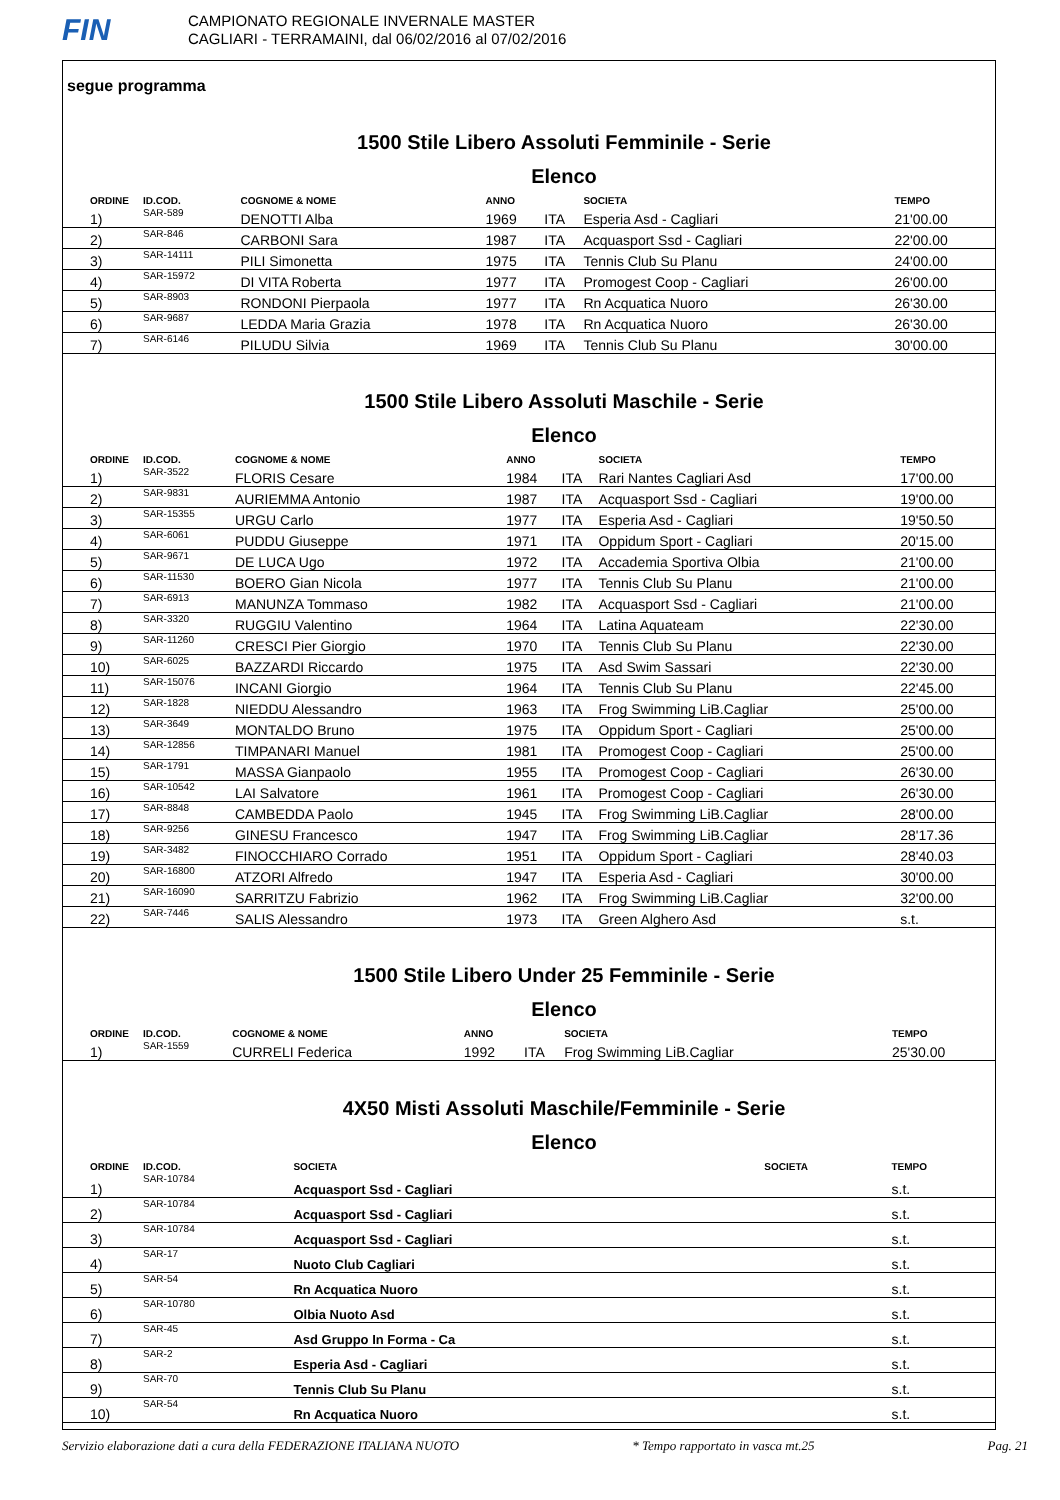FIN
CAMPIONATO REGIONALE INVERNALE MASTER
CAGLIARI - TERRAMAINI, dal 06/02/2016 al 07/02/2016
segue programma
1500 Stile Libero Assoluti Femminile - Serie
Elenco
| ORDINE | ID.COD. | COGNOME & NOME | ANNO | | SOCIETA | TEMPO |
| --- | --- | --- | --- | --- | --- | --- |
| 1) | SAR-589 | DENOTTI Alba | 1969 | ITA | Esperia Asd - Cagliari | 21'00.00 |
| 2) | SAR-846 | CARBONI Sara | 1987 | ITA | Acquasport Ssd - Cagliari | 22'00.00 |
| 3) | SAR-14111 | PILI Simonetta | 1975 | ITA | Tennis Club Su Planu | 24'00.00 |
| 4) | SAR-15972 | DI VITA Roberta | 1977 | ITA | Promogest Coop - Cagliari | 26'00.00 |
| 5) | SAR-8903 | RONDONI Pierpaola | 1977 | ITA | Rn Acquatica Nuoro | 26'30.00 |
| 6) | SAR-9687 | LEDDA Maria Grazia | 1978 | ITA | Rn Acquatica Nuoro | 26'30.00 |
| 7) | SAR-6146 | PILUDU Silvia | 1969 | ITA | Tennis Club Su Planu | 30'00.00 |
1500 Stile Libero Assoluti Maschile - Serie
Elenco
| ORDINE | ID.COD. | COGNOME & NOME | ANNO | | SOCIETA | TEMPO |
| --- | --- | --- | --- | --- | --- | --- |
| 1) | SAR-3522 | FLORIS Cesare | 1984 | ITA | Rari Nantes Cagliari Asd | 17'00.00 |
| 2) | SAR-9831 | AURIEMMA Antonio | 1987 | ITA | Acquasport Ssd - Cagliari | 19'00.00 |
| 3) | SAR-15355 | URGU Carlo | 1977 | ITA | Esperia Asd - Cagliari | 19'50.50 |
| 4) | SAR-6061 | PUDDU Giuseppe | 1971 | ITA | Oppidum Sport - Cagliari | 20'15.00 |
| 5) | SAR-9671 | DE LUCA Ugo | 1972 | ITA | Accademia Sportiva Olbia | 21'00.00 |
| 6) | SAR-11530 | BOERO Gian Nicola | 1977 | ITA | Tennis Club Su Planu | 21'00.00 |
| 7) | SAR-6913 | MANUNZA Tommaso | 1982 | ITA | Acquasport Ssd - Cagliari | 21'00.00 |
| 8) | SAR-3320 | RUGGIU Valentino | 1964 | ITA | Latina Aquateam | 22'30.00 |
| 9) | SAR-11260 | CRESCI Pier Giorgio | 1970 | ITA | Tennis Club Su Planu | 22'30.00 |
| 10) | SAR-6025 | BAZZARDI Riccardo | 1975 | ITA | Asd Swim Sassari | 22'30.00 |
| 11) | SAR-15076 | INCANI Giorgio | 1964 | ITA | Tennis Club Su Planu | 22'45.00 |
| 12) | SAR-1828 | NIEDDU Alessandro | 1963 | ITA | Frog Swimming LiB.Cagliar | 25'00.00 |
| 13) | SAR-3649 | MONTALDO Bruno | 1975 | ITA | Oppidum Sport - Cagliari | 25'00.00 |
| 14) | SAR-12856 | TIMPANARI Manuel | 1981 | ITA | Promogest Coop - Cagliari | 25'00.00 |
| 15) | SAR-1791 | MASSA Gianpaolo | 1955 | ITA | Promogest Coop - Cagliari | 26'30.00 |
| 16) | SAR-10542 | LAI Salvatore | 1961 | ITA | Promogest Coop - Cagliari | 26'30.00 |
| 17) | SAR-8848 | CAMBEDDA Paolo | 1945 | ITA | Frog Swimming LiB.Cagliar | 28'00.00 |
| 18) | SAR-9256 | GINESU Francesco | 1947 | ITA | Frog Swimming LiB.Cagliar | 28'17.36 |
| 19) | SAR-3482 | FINOCCHIARO Corrado | 1951 | ITA | Oppidum Sport - Cagliari | 28'40.03 |
| 20) | SAR-16800 | ATZORI Alfredo | 1947 | ITA | Esperia Asd - Cagliari | 30'00.00 |
| 21) | SAR-16090 | SARRITZU Fabrizio | 1962 | ITA | Frog Swimming LiB.Cagliar | 32'00.00 |
| 22) | SAR-7446 | SALIS Alessandro | 1973 | ITA | Green Alghero Asd | s.t. |
1500 Stile Libero Under 25 Femminile - Serie
Elenco
| ORDINE | ID.COD. | COGNOME & NOME | ANNO | | SOCIETA | TEMPO |
| --- | --- | --- | --- | --- | --- | --- |
| 1) | SAR-1559 | CURRELI Federica | 1992 | ITA | Frog Swimming LiB.Cagliar | 25'30.00 |
4X50 Misti Assoluti Maschile/Femminile - Serie
Elenco
| ORDINE | ID.COD. | SOCIETA | SOCIETA | TEMPO |
| --- | --- | --- | --- | --- |
| 1) | SAR-10784 | Acquasport Ssd - Cagliari | | s.t. |
| 2) | SAR-10784 | Acquasport Ssd - Cagliari | | s.t. |
| 3) | SAR-10784 | Acquasport Ssd - Cagliari | | s.t. |
| 4) | SAR-17 | Nuoto Club Cagliari | | s.t. |
| 5) | SAR-54 | Rn Acquatica Nuoro | | s.t. |
| 6) | SAR-10780 | Olbia Nuoto Asd | | s.t. |
| 7) | SAR-45 | Asd Gruppo In Forma - Ca | | s.t. |
| 8) | SAR-2 | Esperia Asd - Cagliari | | s.t. |
| 9) | SAR-70 | Tennis Club Su Planu | | s.t. |
| 10) | SAR-54 | Rn Acquatica Nuoro | | s.t. |
Servizio elaborazione dati a cura della FEDERAZIONE ITALIANA NUOTO * Tempo rapportato in vasca mt.25 Pag. 21